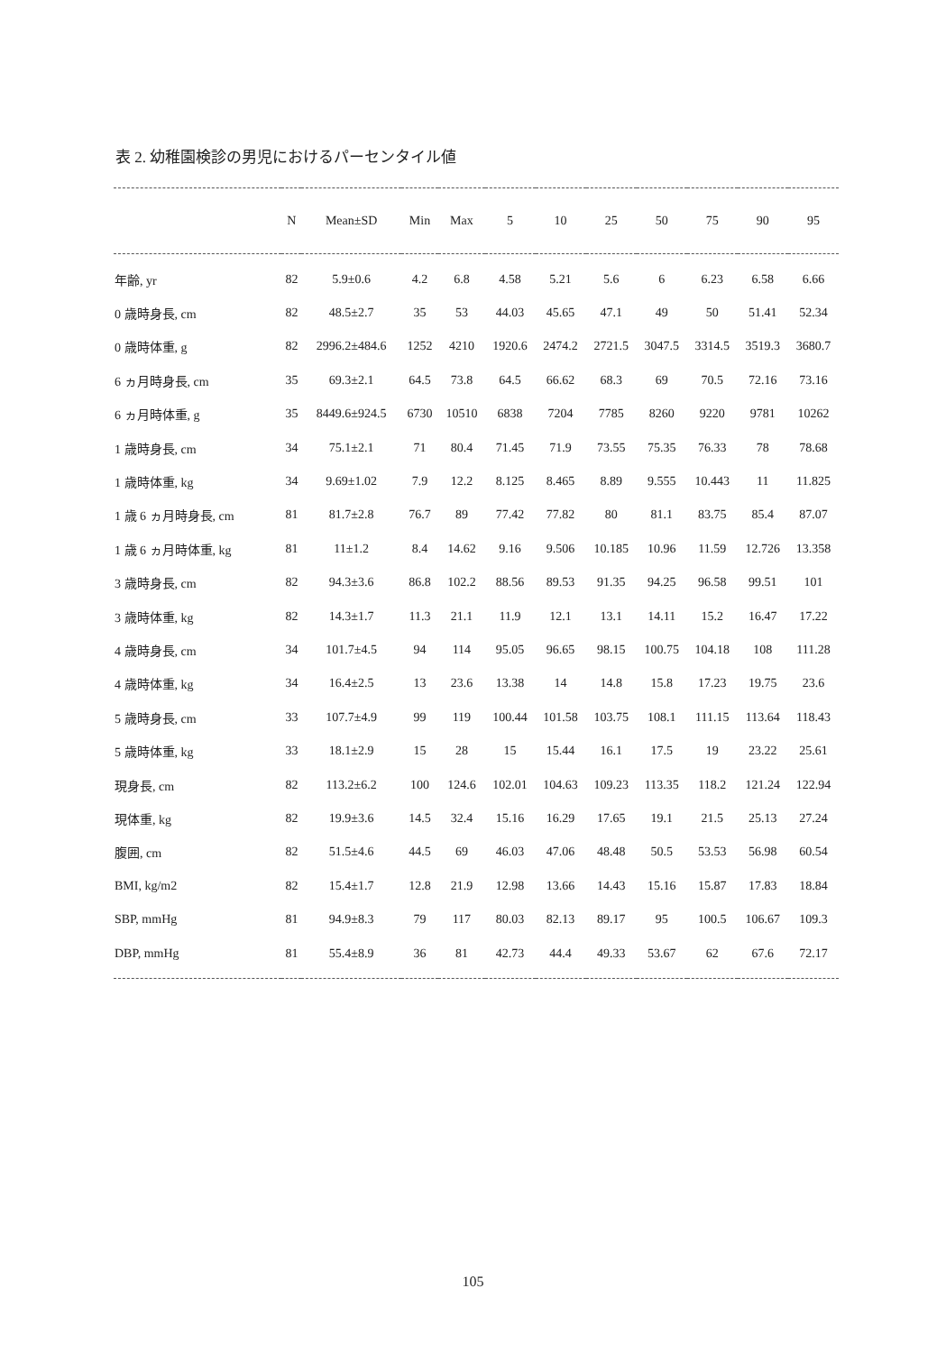表 2. 幼稚園検診の男児におけるパーセンタイル値
| | N | Mean±SD | Min | Max | 5 | 10 | 25 | 50 | 75 | 90 | 95 |
| --- | --- | --- | --- | --- | --- | --- | --- | --- | --- | --- | --- |
| 年齢, yr | 82 | 5.9±0.6 | 4.2 | 6.8 | 4.58 | 5.21 | 5.6 | 6 | 6.23 | 6.58 | 6.66 |
| 0 歳時身長, cm | 82 | 48.5±2.7 | 35 | 53 | 44.03 | 45.65 | 47.1 | 49 | 50 | 51.41 | 52.34 |
| 0 歳時体重, g | 82 | 2996.2±484.6 | 1252 | 4210 | 1920.6 | 2474.2 | 2721.5 | 3047.5 | 3314.5 | 3519.3 | 3680.7 |
| 6 ヵ月時身長, cm | 35 | 69.3±2.1 | 64.5 | 73.8 | 64.5 | 66.62 | 68.3 | 69 | 70.5 | 72.16 | 73.16 |
| 6 ヵ月時体重, g | 35 | 8449.6±924.5 | 6730 | 10510 | 6838 | 7204 | 7785 | 8260 | 9220 | 9781 | 10262 |
| 1 歳時身長, cm | 34 | 75.1±2.1 | 71 | 80.4 | 71.45 | 71.9 | 73.55 | 75.35 | 76.33 | 78 | 78.68 |
| 1 歳時体重, kg | 34 | 9.69±1.02 | 7.9 | 12.2 | 8.125 | 8.465 | 8.89 | 9.555 | 10.443 | 11 | 11.825 |
| 1 歳 6 ヵ月時身長, cm | 81 | 81.7±2.8 | 76.7 | 89 | 77.42 | 77.82 | 80 | 81.1 | 83.75 | 85.4 | 87.07 |
| 1 歳 6 ヵ月時体重, kg | 81 | 11±1.2 | 8.4 | 14.62 | 9.16 | 9.506 | 10.185 | 10.96 | 11.59 | 12.726 | 13.358 |
| 3 歳時身長, cm | 82 | 94.3±3.6 | 86.8 | 102.2 | 88.56 | 89.53 | 91.35 | 94.25 | 96.58 | 99.51 | 101 |
| 3 歳時体重, kg | 82 | 14.3±1.7 | 11.3 | 21.1 | 11.9 | 12.1 | 13.1 | 14.11 | 15.2 | 16.47 | 17.22 |
| 4 歳時身長, cm | 34 | 101.7±4.5 | 94 | 114 | 95.05 | 96.65 | 98.15 | 100.75 | 104.18 | 108 | 111.28 |
| 4 歳時体重, kg | 34 | 16.4±2.5 | 13 | 23.6 | 13.38 | 14 | 14.8 | 15.8 | 17.23 | 19.75 | 23.6 |
| 5 歳時身長, cm | 33 | 107.7±4.9 | 99 | 119 | 100.44 | 101.58 | 103.75 | 108.1 | 111.15 | 113.64 | 118.43 |
| 5 歳時体重, kg | 33 | 18.1±2.9 | 15 | 28 | 15 | 15.44 | 16.1 | 17.5 | 19 | 23.22 | 25.61 |
| 現身長, cm | 82 | 113.2±6.2 | 100 | 124.6 | 102.01 | 104.63 | 109.23 | 113.35 | 118.2 | 121.24 | 122.94 |
| 現体重, kg | 82 | 19.9±3.6 | 14.5 | 32.4 | 15.16 | 16.29 | 17.65 | 19.1 | 21.5 | 25.13 | 27.24 |
| 腹囲, cm | 82 | 51.5±4.6 | 44.5 | 69 | 46.03 | 47.06 | 48.48 | 50.5 | 53.53 | 56.98 | 60.54 |
| BMI, kg/m2 | 82 | 15.4±1.7 | 12.8 | 21.9 | 12.98 | 13.66 | 14.43 | 15.16 | 15.87 | 17.83 | 18.84 |
| SBP, mmHg | 81 | 94.9±8.3 | 79 | 117 | 80.03 | 82.13 | 89.17 | 95 | 100.5 | 106.67 | 109.3 |
| DBP, mmHg | 81 | 55.4±8.9 | 36 | 81 | 42.73 | 44.4 | 49.33 | 53.67 | 62 | 67.6 | 72.17 |
105